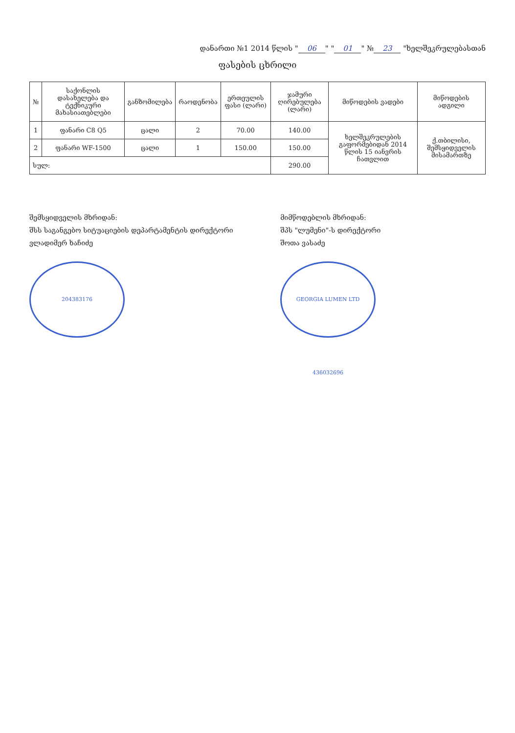დანართი №1 2014 წლის " 06 " " 01 " № 23 "ხელშეკრულებასთან
ფასების ცხრილი
| № | საქონლის დასახელება და ტექნიკური მახასიათებლები | განზომილება | რაოდენობა | ერთეულის ფასი (ლარი) | ჯამური ღირებულება (ლარი) | მიწოდების ვადები | მიწოდების ადგილი |
| --- | --- | --- | --- | --- | --- | --- | --- |
| 1 | ფანარი C8 Q5 | ცალი | 2 | 70.00 | 140.00 | ხელშეკრულების გაფორმებიდან 2014 წლის 15 იანვრის ჩათვლით | ქ.თბილისი, შემსყიდველის მისამართზე |
| 2 | ფანარი WF-1500 | ცალი | 1 | 150.00 | 150.00 | | |
| სულ: | | | | | 290.00 | | |
შემსყიდველის მხრიდან:
შსს საგანგებო სიტუაციების დეპარტამენტის დირექტორი
ვლადიმერ ხაჩიძე
204383176
მიმწოდებლის მხრიდან:
შპს "ლუმენი"-ს დირექტორი
შოთა ვასაძე
GEORGIA LUMEN LTD 436032696